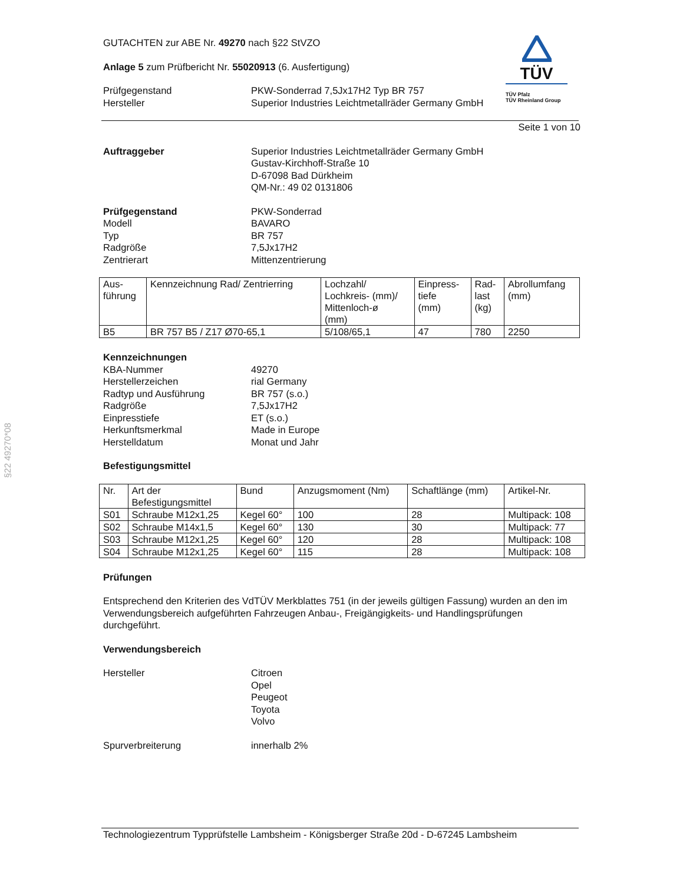§22 49270*08
TÜV
TÜV Pfalz
TÜV Rheinland Group
GUTACHTEN zur ABE Nr. 49270 nach §22 StVZO
Anlage 5 zum Prüfbericht Nr. 55020913 (6. Ausfertigung)
Prüfgegenstand
Hersteller
PKW-Sonderrad 7,5Jx17H2 Typ BR 757
Superior Industries Leichtmetallräder Germany GmbH
Seite 1 von 10
Auftraggeber Superior Industries Leichtmetallräder Germany GmbH
Gustav-Kirchhoff-Straße 10
D-67098 Bad Dürkheim
QM-Nr.: 49 02 0131806
Prüfgegenstand
Modell
Typ
Radgröße
Zentrierart
PKW-Sonderrad
BAVARO
BR 757
7,5Jx17H2
Mittenzentrierung
| Aus- führung | Kennzeichnung Rad/ Zentrierring | Lochzahl/ Lochkreis- (mm)/ Mittenloch-ø (mm) | Einpress- tiefe (mm) | Rad- last (kg) | Abrollumfang (mm) |
| B5 | BR 757 B5 / Z17 Ø70-65,1 | 5/108/65,1 | 47 | 780 | 2250 |
Kennzeichnungen
KBA-Nummer
Herstellerzeichen
Radtyp und Ausführung
Radgröße
Einpresstiefe
Herkunftsmerkmal
Herstelldatum
49270
rial Germany
BR 757 (s.o.)
7,5Jx17H2
ET (s.o.)
Made in Europe
Monat und Jahr
Befestigungsmittel
| Nr. | Art der Befestigungsmittel | Bund | Anzugsmoment (Nm) | Schaftlänge (mm) | Artikel-Nr. |
| S01 | Schraube M12x1,25 | Kegel 60° | 100 | 28 | Multipack: 108 |
| S02 | Schraube M14x1,5 | Kegel 60° | 130 | 30 | Multipack: 77 |
| S03 | Schraube M12x1,25 | Kegel 60° | 120 | 28 | Multipack: 108 |
| S04 | Schraube M12x1,25 | Kegel 60° | 115 | 28 | Multipack: 108 |
Prüfungen
Entsprechend den Kriterien des VdTÜV Merkblattes 751 (in der jeweils gültigen Fassung) wurden an den im Verwendungsbereich aufgeführten Fahrzeugen Anbau-, Freigängigkeits- und Handlingsprüfungen durchgeführt.
Verwendungsbereich
Hersteller Citroen
Opel
Peugeot
Toyota
Volvo
Spurverbreiterung innerhalb 2%
Technologiezentrum Typprüfstelle Lambsheim - Königsberger Straße 20d - D-67245 Lambsheim